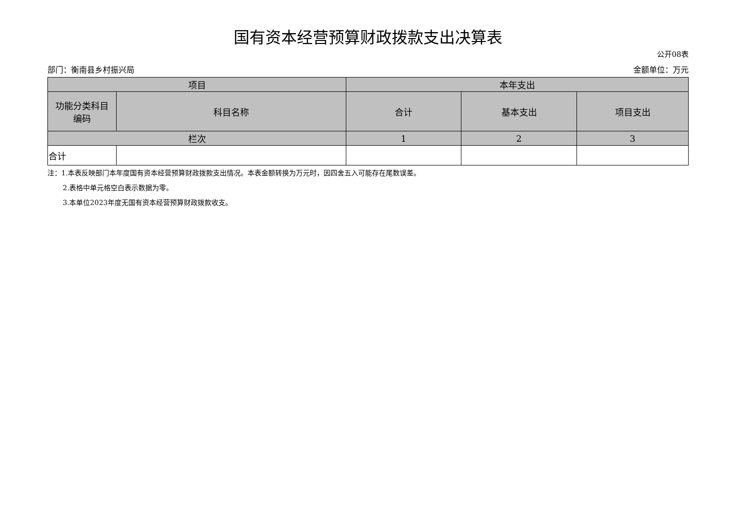国有资本经营预算财政拨款支出决算表
公开08表
部门：衡南县乡村振兴局 金额单位：万元
| 项目 | | 本年支出 | | |
| --- | --- | --- | --- | --- |
| 功能分类科目 编码 | 科目名称 | 合计 | 基本支出 | 项目支出 |
| 栏次 | | 1 | 2 | 3 |
| 合计 | | | | |
注：1.本表反映部门本年度国有资本经营预算财政拨款支出情况。本表金额转换为万元时，因四舍五入可能存在尾数误差。
2.表格中单元格空白表示数据为零。
3.本单位2023年度无国有资本经营预算财政拨款收支。